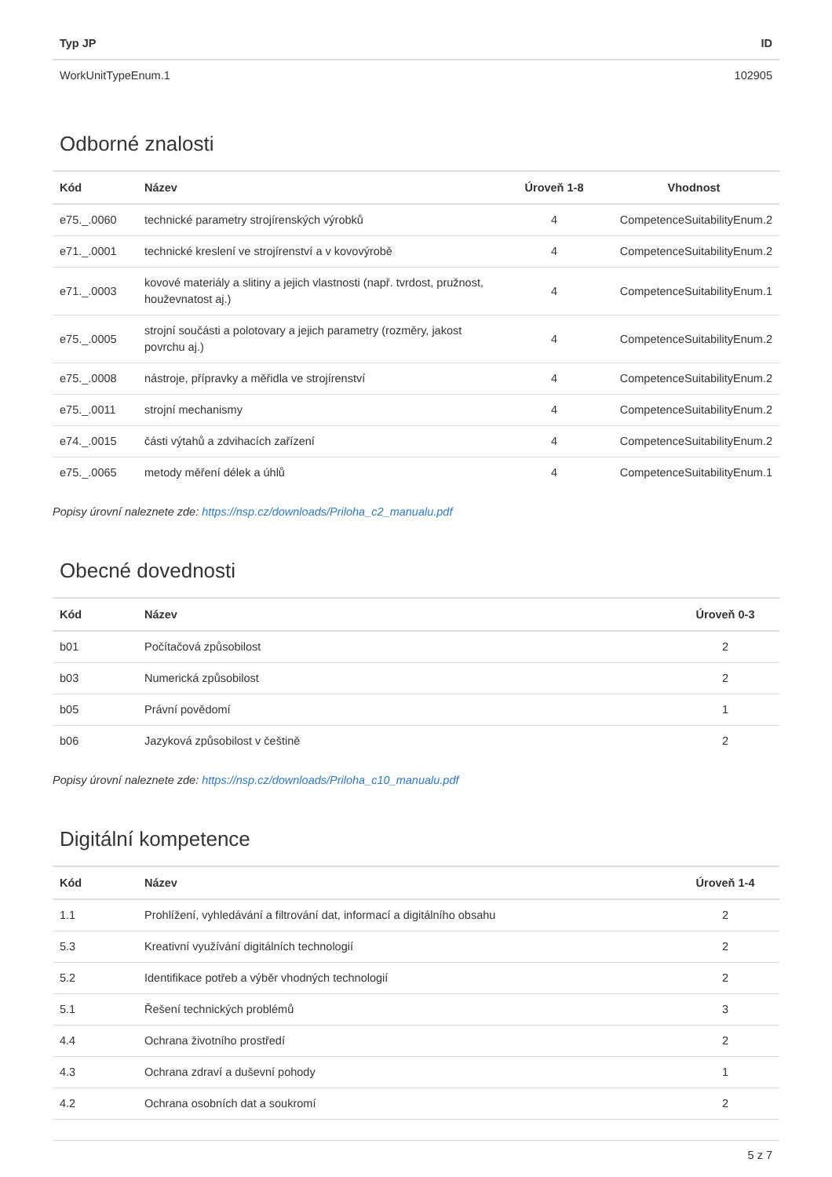| Typ JP | ID |
| --- | --- |
| WorkUnitTypeEnum.1 | 102905 |
Odborné znalosti
| Kód | Název | Úroveň 1-8 | Vhodnost |
| --- | --- | --- | --- |
| e75._.0060 | technické parametry strojírenských výrobků | 4 | CompetenceSuitabilityEnum.2 |
| e71._.0001 | technické kreslení ve strojírenství a v kovovýrobě | 4 | CompetenceSuitabilityEnum.2 |
| e71._.0003 | kovové materiály a slitiny a jejich vlastnosti (např. tvrdost, pružnost, houževnatost aj.) | 4 | CompetenceSuitabilityEnum.1 |
| e75._.0005 | strojní součásti a polotovary a jejich parametry (rozměry, jakost povrchu aj.) | 4 | CompetenceSuitabilityEnum.2 |
| e75._.0008 | nástroje, přípravky a měřidla ve strojírenství | 4 | CompetenceSuitabilityEnum.2 |
| e75._.0011 | strojní mechanismy | 4 | CompetenceSuitabilityEnum.2 |
| e74._.0015 | části výtahů a zdvihacích zařízení | 4 | CompetenceSuitabilityEnum.2 |
| e75._.0065 | metody měření délek a úhlů | 4 | CompetenceSuitabilityEnum.1 |
Popisy úrovní naleznete zde: https://nsp.cz/downloads/Priloha_c2_manualu.pdf
Obecné dovednosti
| Kód | Název | Úroveň 0-3 |
| --- | --- | --- |
| b01 | Počítačová způsobilost | 2 |
| b03 | Numerická způsobilost | 2 |
| b05 | Právní povědomí | 1 |
| b06 | Jazyková způsobilost v češtině | 2 |
Popisy úrovní naleznete zde: https://nsp.cz/downloads/Priloha_c10_manualu.pdf
Digitální kompetence
| Kód | Název | Úroveň 1-4 |
| --- | --- | --- |
| 1.1 | Prohlížení, vyhledávání a filtrování dat, informací a digitálního obsahu | 2 |
| 5.3 | Kreativní využívání digitálních technologií | 2 |
| 5.2 | Identifikace potřeb a výběr vhodných technologií | 2 |
| 5.1 | Řešení technických problémů | 3 |
| 4.4 | Ochrana životního prostředí | 2 |
| 4.3 | Ochrana zdraví a duševní pohody | 1 |
| 4.2 | Ochrana osobních dat a soukromí | 2 |
5 z 7